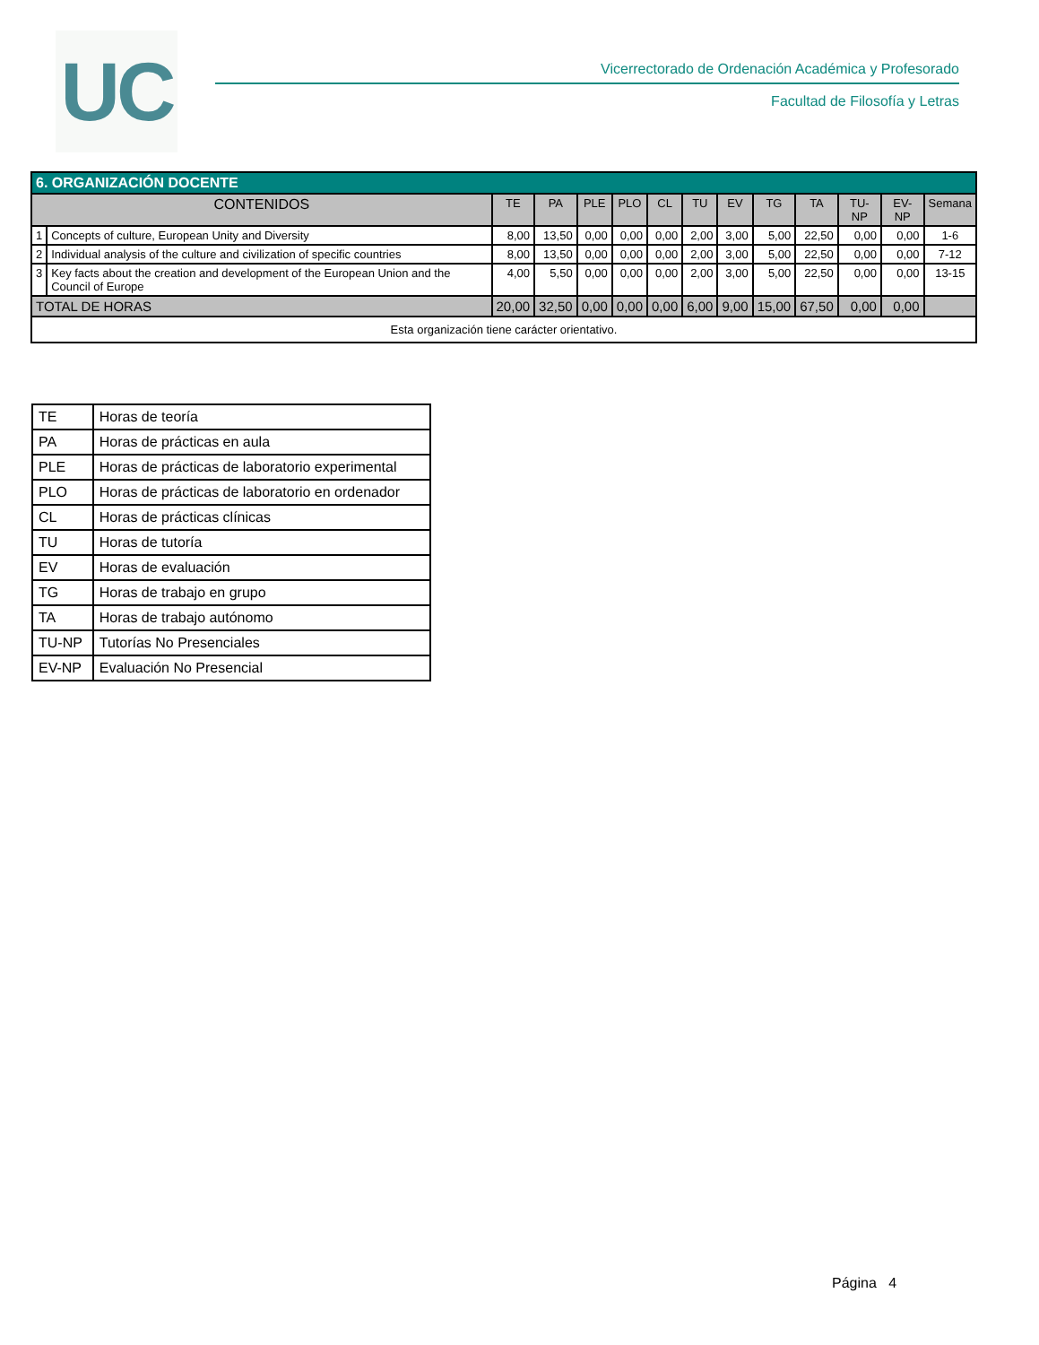UC
Vicerrectorado de Ordenación Académica y Profesorado
Facultad de Filosofía y Letras
| 6. ORGANIZACIÓN DOCENTE | | | | | | | | | | | | | |
| CONTENIDOS | | TE | PA | PLE | PLO | CL | TU | EV | TG | TA | TU-NP | EV-NP | Semana |
| 1 | Concepts of culture, European Unity and Diversity | 8,00 | 13,50 | 0,00 | 0,00 | 0,00 | 2,00 | 3,00 | 5,00 | 22,50 | 0,00 | 0,00 | 1-6 |
| 2 | Individual analysis of the culture and civilization of specific countries | 8,00 | 13,50 | 0,00 | 0,00 | 0,00 | 2,00 | 3,00 | 5,00 | 22,50 | 0,00 | 0,00 | 7-12 |
| 3 | Key facts about the creation and development of the European Union and the Council of Europe | 4,00 | 5,50 | 0,00 | 0,00 | 0,00 | 2,00 | 3,00 | 5,00 | 22,50 | 0,00 | 0,00 | 13-15 |
| TOTAL DE HORAS | | 20,00 | 32,50 | 0,00 | 0,00 | 0,00 | 6,00 | 9,00 | 15,00 | 67,50 | 0,00 | 0,00 | |
| Esta organización tiene carácter orientativo. | | | | | | | | | | | | | |
| TE | Horas de teoría |
| PA | Horas de prácticas en aula |
| PLE | Horas de prácticas de laboratorio experimental |
| PLO | Horas de prácticas de laboratorio en ordenador |
| CL | Horas de prácticas clínicas |
| TU | Horas de tutoría |
| EV | Horas de evaluación |
| TG | Horas de trabajo en grupo |
| TA | Horas de trabajo autónomo |
| TU-NP | Tutorías No Presenciales |
| EV-NP | Evaluación No Presencial |
Página 4